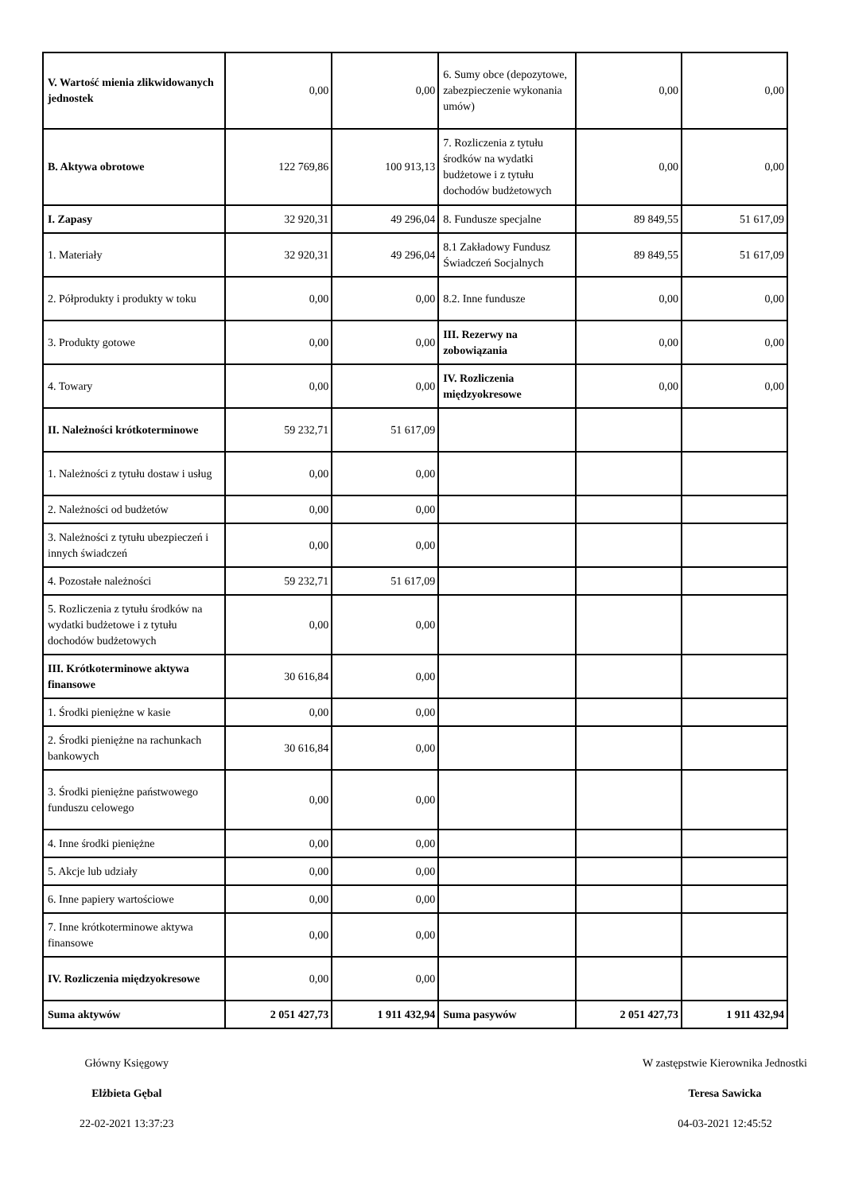| V. Wartość mienia zlikwidowanych jednostek | 0,00 | 0,00 | 6. Sumy obce (depozytowe, zabezpieczenie wykonania umów) | 0,00 | 0,00 |
| B. Aktywa obrotowe | 122 769,86 | 100 913,13 | 7. Rozliczenia z tytułu środków na wydatki budżetowe i z tytułu dochodów budżetowych | 0,00 | 0,00 |
| I. Zapasy | 32 920,31 | 49 296,04 | 8. Fundusze specjalne | 89 849,55 | 51 617,09 |
| 1. Materiały | 32 920,31 | 49 296,04 | 8.1 Zakładowy Fundusz Świadczeń Socjalnych | 89 849,55 | 51 617,09 |
| 2. Półprodukty i produkty w toku | 0,00 | 0,00 | 8.2. Inne fundusze | 0,00 | 0,00 |
| 3. Produkty gotowe | 0,00 | 0,00 | III. Rezerwy na zobowiązania | 0,00 | 0,00 |
| 4. Towary | 0,00 | 0,00 | IV. Rozliczenia międzyokresowe | 0,00 | 0,00 |
| II. Należności krótkoterminowe | 59 232,71 | 51 617,09 | | | |
| 1. Należności z tytułu dostaw i usług | 0,00 | 0,00 | | | |
| 2. Należności od budżetów | 0,00 | 0,00 | | | |
| 3. Należności z tytułu ubezpieczeń i innych świadczeń | 0,00 | 0,00 | | | |
| 4. Pozostałe należności | 59 232,71 | 51 617,09 | | | |
| 5. Rozliczenia z tytułu środków na wydatki budżetowe i z tytułu dochodów budżetowych | 0,00 | 0,00 | | | |
| III. Krótkoterminowe aktywa finansowe | 30 616,84 | 0,00 | | | |
| 1. Środki pieniężne w kasie | 0,00 | 0,00 | | | |
| 2. Środki pieniężne na rachunkach bankowych | 30 616,84 | 0,00 | | | |
| 3. Środki pieniężne państwowego funduszu celowego | 0,00 | 0,00 | | | |
| 4. Inne środki pieniężne | 0,00 | 0,00 | | | |
| 5. Akcje lub udziały | 0,00 | 0,00 | | | |
| 6. Inne papiery wartościowe | 0,00 | 0,00 | | | |
| 7. Inne krótkoterminowe aktywa finansowe | 0,00 | 0,00 | | | |
| IV. Rozliczenia międzyokresowe | 0,00 | 0,00 | | | |
| Suma aktywów | 2 051 427,73 | 1 911 432,94 | Suma pasywów | 2 051 427,73 | 1 911 432,94 |
Główny Księgowy
Elżbieta Gębal
22-02-2021 13:37:23
W zastępstwie Kierownika Jednostki
Teresa Sawicka
04-03-2021 12:45:52